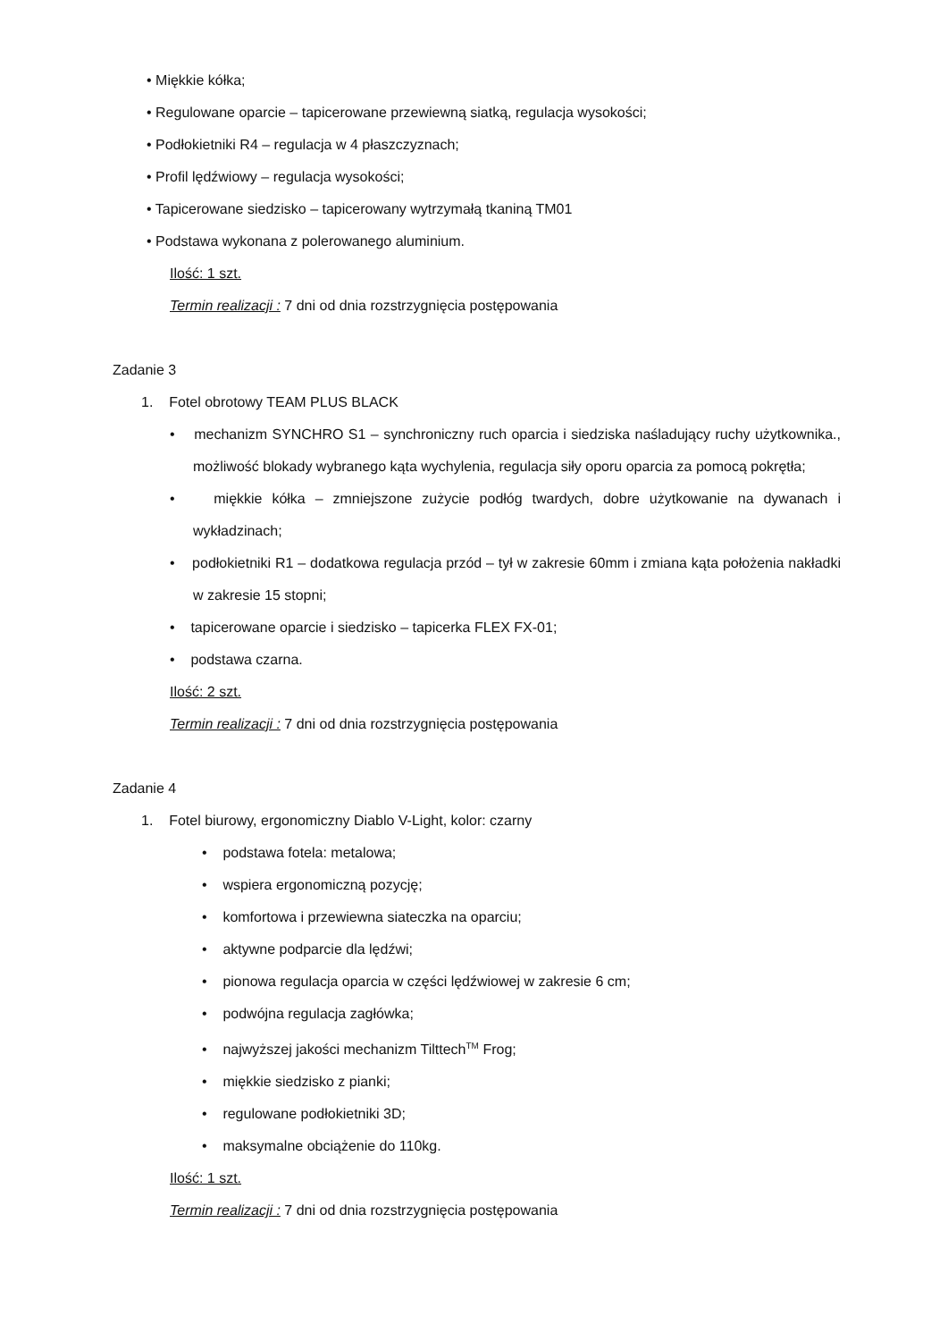• Miękkie kółka;
• Regulowane oparcie – tapicerowane przewiewną siatką, regulacja wysokości;
• Podłokietniki R4 – regulacja w 4 płaszczyznach;
• Profil lędźwiowy – regulacja wysokości;
• Tapicerowane siedzisko – tapicerowany wytrzymałą tkaniną TM01
• Podstawa wykonana z polerowanego aluminium.
Ilość: 1 szt.
Termin realizacji : 7 dni od dnia rozstrzygnięcia postępowania
Zadanie 3
1. Fotel obrotowy TEAM PLUS BLACK
• mechanizm SYNCHRO S1 – synchroniczny ruch oparcia i siedziska naśladujący ruchy użytkownika., możliwość blokady wybranego kąta wychylenia, regulacja siły oporu oparcia za pomocą pokrętła;
• miękkie kółka – zmniejszone zużycie podłóg twardych, dobre użytkowanie na dywanach i wykładzinach;
• podłokietniki R1 – dodatkowa regulacja przód – tył w zakresie 60mm i zmiana kąta położenia nakładki w zakresie 15 stopni;
• tapicerowane oparcie i siedzisko – tapicerka FLEX FX-01;
• podstawa czarna.
Ilość: 2 szt.
Termin realizacji : 7 dni od dnia rozstrzygnięcia postępowania
Zadanie 4
1. Fotel biurowy, ergonomiczny Diablo V-Light, kolor: czarny
• podstawa fotela: metalowa;
• wspiera ergonomiczną pozycję;
• komfortowa i przewiewna siateczka na oparciu;
• aktywne podparcie dla lędźwi;
• pionowa regulacja oparcia w części lędźwiowej w zakresie 6 cm;
• podwójna regulacja zagłówka;
• najwyższej jakości mechanizm Tilttech<sup>TM</sup> Frog;
• miękkie siedzisko z pianki;
• regulowane podłokietniki 3D;
• maksymalne obciążenie do 110kg.
Ilość: 1 szt.
Termin realizacji : 7 dni od dnia rozstrzygnięcia postępowania